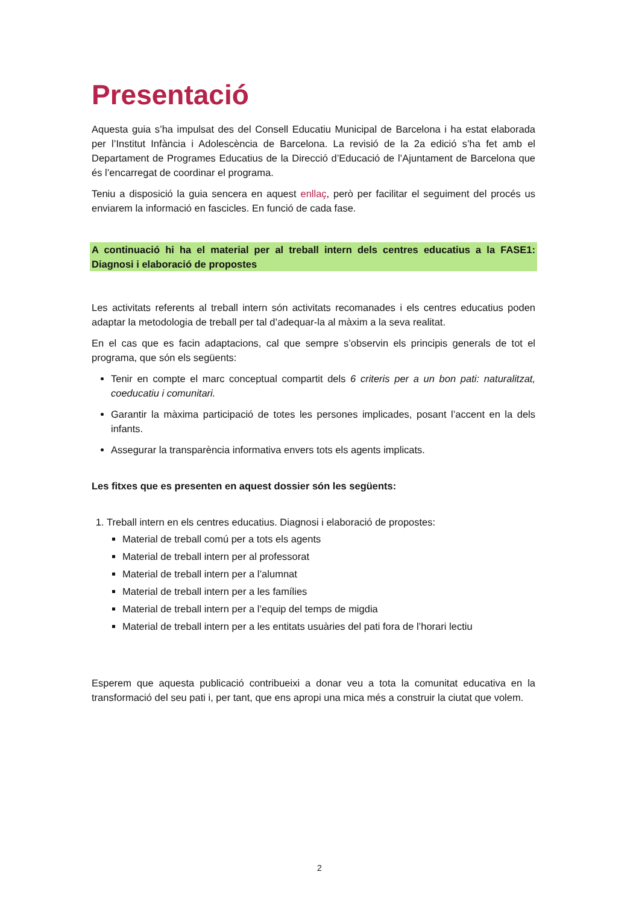Presentació
Aquesta guia s’ha impulsat des del Consell Educatiu Municipal de Barcelona i ha estat elaborada per l’Institut Infància i Adolescència de Barcelona. La revisió de la 2a edició s’ha fet amb el Departament de Programes Educatius de la Direcció d’Educació de l’Ajuntament de Barcelona que és l’encarregat de coordinar el programa.
Teniu a disposició la guia sencera en aquest enllaç, però per facilitar el seguiment del procés us enviarem la informació en fascicles. En funció de cada fase.
A continuació hi ha el material per al treball intern dels centres educatius a la FASE1: Diagnosi i elaboració de propostes
Les activitats referents al treball intern són activitats recomanades i els centres educatius poden adaptar la metodologia de treball per tal d’adequar-la al màxim a la seva realitat.
En el cas que es facin adaptacions, cal que sempre s’observin els principis generals de tot el programa, que són els següents:
Tenir en compte el marc conceptual compartit dels 6 criteris per a un bon pati: naturalitzat, coeducatiu i comunitari.
Garantir la màxima participació de totes les persones implicades, posant l’accent en la dels infants.
Assegurar la transparència informativa envers tots els agents implicats.
Les fitxes que es presenten en aquest dossier són les següents:
1. Treball intern en els centres educatius. Diagnosi i elaboració de propostes:
Material de treball comú per a tots els agents
Material de treball intern per al professorat
Material de treball intern per a l’alumnat
Material de treball intern per a les famílies
Material de treball intern per a l’equip del temps de migdia
Material de treball intern per a les entitats usuàries del pati fora de l’horari lectiu
Esperem que aquesta publicació contribueixi a donar veu a tota la comunitat educativa en la transformació del seu pati i, per tant, que ens apropi una mica més a construir la ciutat que volem.
2